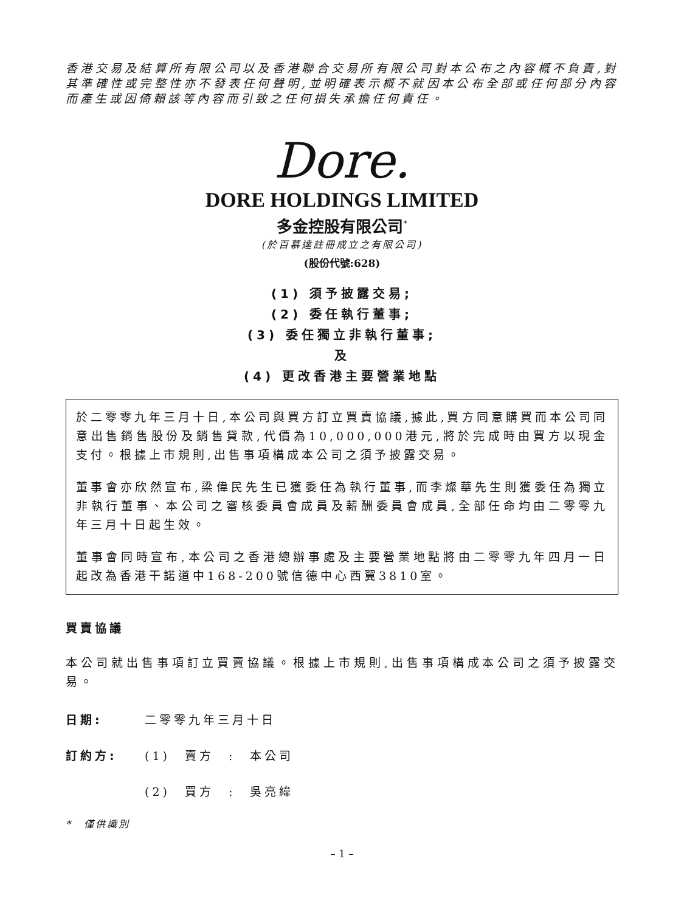香港交易及結算所有限公司以及香港聯合交易所有限公司對本公布之內容概不負責,對其準確性或完整性亦不發表任何聲明,並明確表示概不就因本公布全部或任何部分內容而產生或因倚賴該等內容而引致之任何損失承擔任何責任。
Dore.
DORE HOLDINGS LIMITED
多金控股有限公司<sup>*</sup>
(於百慕達註冊成立之有限公司)
(股份代號:628)
(1) 須予披露交易;
(2) 委任執行董事;
(3) 委任獨立非執行董事;
及
(4) 更改香港主要營業地點
於二零零九年三月十日,本公司與買方訂立買賣協議,據此,買方同意購買而本公司同意出售銷售股份及銷售貸款,代價為10,000,000港元,將於完成時由買方以現金支付。根據上市規則,出售事項構成本公司之須予披露交易。
董事會亦欣然宣布,梁偉民先生已獲委任為執行董事,而李燦華先生則獲委任為獨立非執行董事、本公司之審核委員會成員及薪酬委員會成員,全部任命均由二零零九年三月十日起生效。
董事會同時宣布,本公司之香港總辦事處及主要營業地點將由二零零九年四月一日起改為香港干諾道中168-200號信德中心西翼3810室。
買賣協議
本公司就出售事項訂立買賣協議。根據上市規則,出售事項構成本公司之須予披露交易。
日期: 二零零九年三月十日
訂約方: (1)　賣方　:　本公司
(2)　買方　:　吳亮緯
*　僅供識別
– 1 –